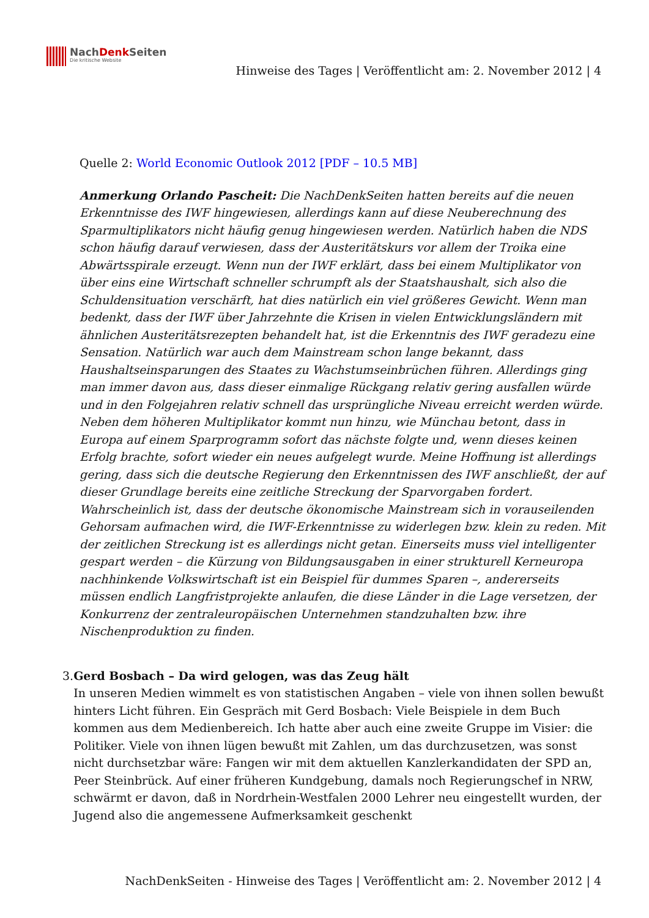NachDenk Seiten
Die kritische Website
Hinweise des Tages | Veröffentlicht am: 2. November 2012 | 4
Quelle 2: World Economic Outlook 2012 [PDF – 10.5 MB]
Anmerkung Orlando Pascheit: Die NachDenkSeiten hatten bereits auf die neuen Erkenntnisse des IWF hingewiesen, allerdings kann auf diese Neuberechnung des Sparmultiplikators nicht häufig genug hingewiesen werden. Natürlich haben die NDS schon häufig darauf verwiesen, dass der Austeritätskurs vor allem der Troika eine Abwärtsspirale erzeugt. Wenn nun der IWF erklärt, dass bei einem Multiplikator von über eins eine Wirtschaft schneller schrumpft als der Staatshaushalt, sich also die Schuldensituation verschärft, hat dies natürlich ein viel größeres Gewicht. Wenn man bedenkt, dass der IWF über Jahrzehnte die Krisen in vielen Entwicklungsländern mit ähnlichen Austeritätsrezepten behandelt hat, ist die Erkenntnis des IWF geradezu eine Sensation. Natürlich war auch dem Mainstream schon lange bekannt, dass Haushaltseinsparungen des Staates zu Wachstumseinbrüchen führen. Allerdings ging man immer davon aus, dass dieser einmalige Rückgang relativ gering ausfallen würde und in den Folgejahren relativ schnell das ursprüngliche Niveau erreicht werden würde. Neben dem höheren Multiplikator kommt nun hinzu, wie Münchau betont, dass in Europa auf einem Sparprogramm sofort das nächste folgte und, wenn dieses keinen Erfolg brachte, sofort wieder ein neues aufgelegt wurde. Meine Hoffnung ist allerdings gering, dass sich die deutsche Regierung den Erkenntnissen des IWF anschließt, der auf dieser Grundlage bereits eine zeitliche Streckung der Sparvorgaben fordert. Wahrscheinlich ist, dass der deutsche ökonomische Mainstream sich in vorauseilenden Gehorsam aufmachen wird, die IWF-Erkenntnisse zu widerlegen bzw. klein zu reden. Mit der zeitlichen Streckung ist es allerdings nicht getan. Einerseits muss viel intelligenter gespart werden – die Kürzung von Bildungsausgaben in einer strukturell Kerneuropa nachhinkende Volkswirtschaft ist ein Beispiel für dummes Sparen –, andererseits müssen endlich Langfristprojekte anlaufen, die diese Länder in die Lage versetzen, der Konkurrenz der zentraleuropäischen Unternehmen standzuhalten bzw. ihre Nischenproduktion zu finden.
3. Gerd Bosbach – Da wird gelogen, was das Zeug hält
In unseren Medien wimmelt es von statistischen Angaben – viele von ihnen sollen bewußt hinters Licht führen. Ein Gespräch mit Gerd Bosbach: Viele Beispiele in dem Buch kommen aus dem Medienbereich. Ich hatte aber auch eine zweite Gruppe im Visier: die Politiker. Viele von ihnen lügen bewußt mit Zahlen, um das durchzusetzen, was sonst nicht durchsetzbar wäre: Fangen wir mit dem aktuellen Kanzlerkandidaten der SPD an, Peer Steinbrück. Auf einer früheren Kundgebung, damals noch Regierungschef in NRW, schwärmt er davon, daß in Nordrhein-Westfalen 2000 Lehrer neu eingestellt wurden, der Jugend also die angemessene Aufmerksamkeit geschenkt
NachDenkSeiten - Hinweise des Tages | Veröffentlicht am: 2. November 2012 | 4